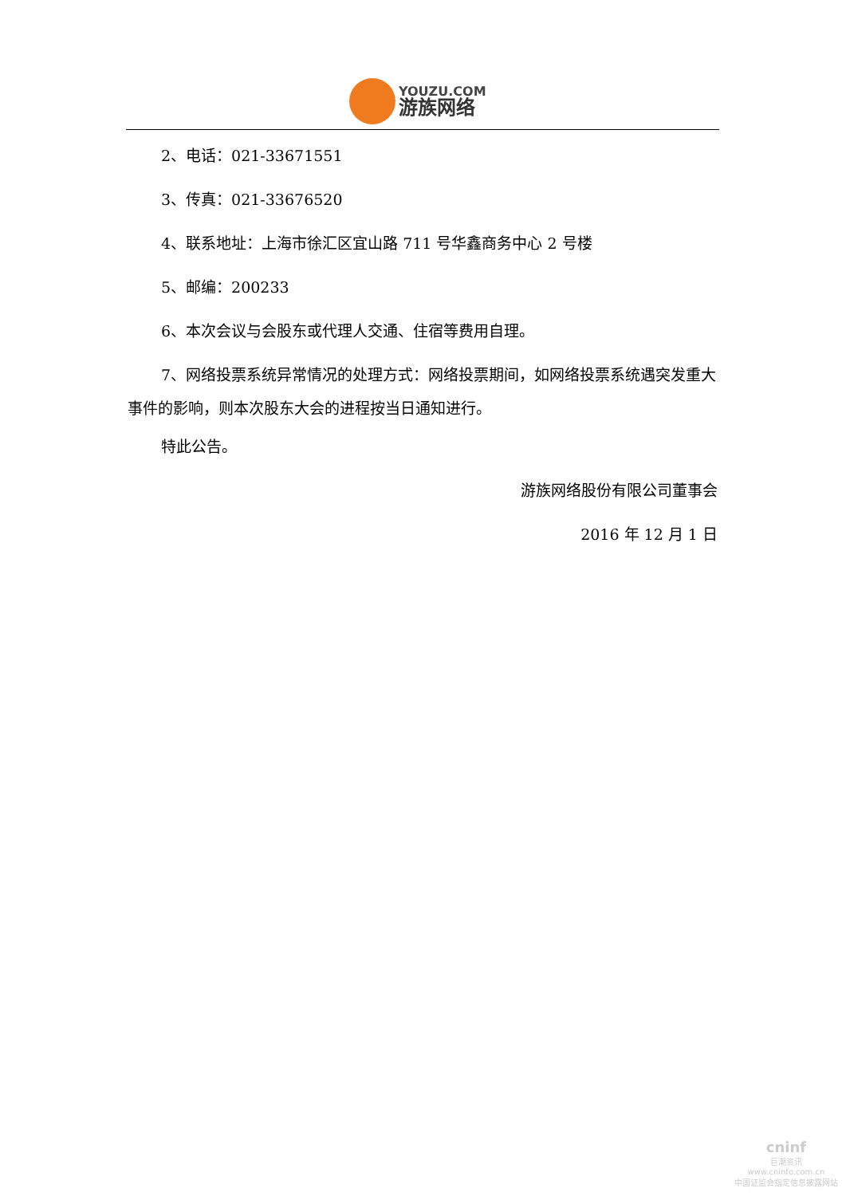YOUZU.COM
游族网络
2、电话：021-33671551
3、传真：021-33676520
4、联系地址：上海市徐汇区宜山路 711 号华鑫商务中心 2 号楼
5、邮编：200233
6、本次会议与会股东或代理人交通、住宿等费用自理。
7、网络投票系统异常情况的处理方式：网络投票期间，如网络投票系统遇突发重大事件的影响，则本次股东大会的进程按当日通知进行。
特此公告。
游族网络股份有限公司董事会
2016 年 12 月 1 日
cninf
巨潮资讯
www.cninfo.com.cn
中国证监会指定信息披露网站